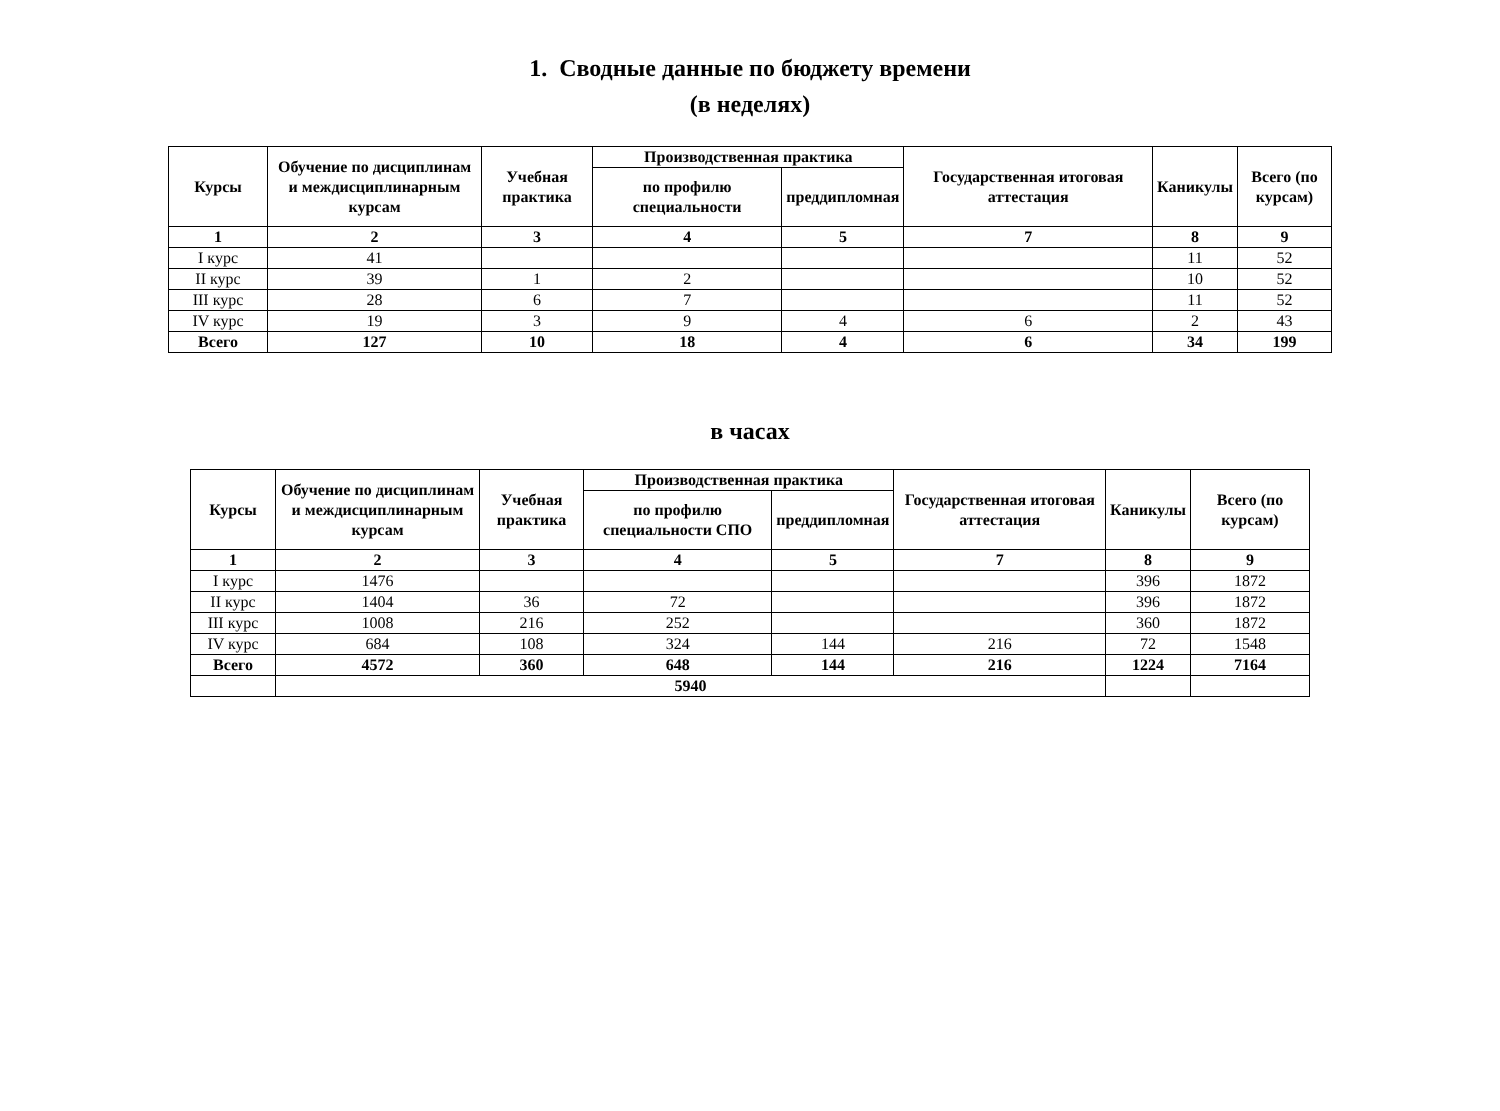1. Сводные данные по бюджету времени
(в неделях)
| Курсы | Обучение по дисциплинам и междисциплинарным курсам | Учебная практика | Производственная практика | | Государственная итоговая аттестация | Каникулы | Всего (по курсам) |
| --- | --- | --- | --- | --- | --- | --- | --- |
| | | | по профилю специальности | преддипломная | | | |
| 1 | 2 | 3 | 4 | 5 | 7 | 8 | 9 |
| I курс | 41 | | | | | 11 | 52 |
| II курс | 39 | 1 | 2 | | | 10 | 52 |
| III курс | 28 | 6 | 7 | | | 11 | 52 |
| IV курс | 19 | 3 | 9 | 4 | 6 | 2 | 43 |
| Всего | 127 | 10 | 18 | 4 | 6 | 34 | 199 |
в часах
| Курсы | Обучение по дисциплинам и междисциплинарным курсам | Учебная практика | Производственная практика | | Государственная итоговая аттестация | Каникулы | Всего (по курсам) |
| --- | --- | --- | --- | --- | --- | --- | --- |
| | | | по профилю специальности СПО | преддипломная | | | |
| 1 | 2 | 3 | 4 | 5 | 7 | 8 | 9 |
| I курс | 1476 | | | | | 396 | 1872 |
| II курс | 1404 | 36 | 72 | | | 396 | 1872 |
| III курс | 1008 | 216 | 252 | | | 360 | 1872 |
| IV курс | 684 | 108 | 324 | 144 | 216 | 72 | 1548 |
| Всего | 4572 | 360 | 648 | 144 | 216 | 1224 | 7164 |
| | 5940 | | | | | | |